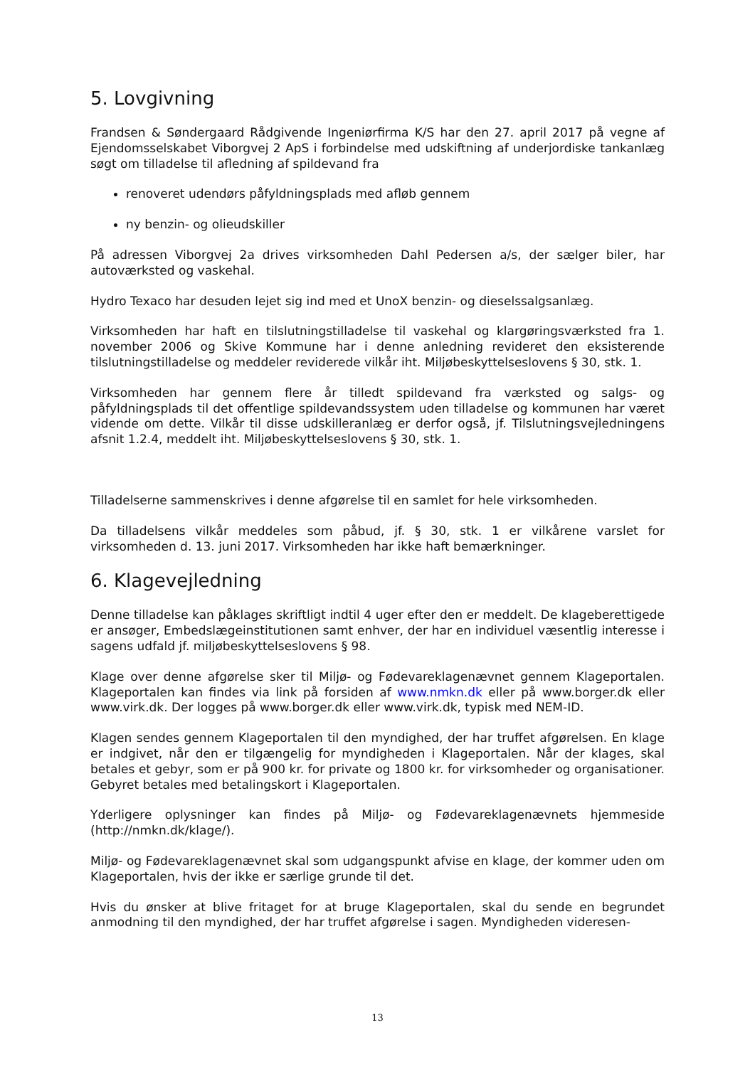5. Lovgivning
Frandsen & Søndergaard Rådgivende Ingeniørfirma K/S har den 27. april 2017 på vegne af Ejendomsselskabet Viborgvej 2 ApS i forbindelse med udskiftning af underjordiske tankanlæg søgt om tilladelse til afledning af spildevand fra
renoveret udendørs påfyldningsplads med afløb gennem
ny benzin- og olieudskiller
På adressen Viborgvej 2a drives virksomheden Dahl Pedersen a/s, der sælger biler, har autoværksted og vaskehal.
Hydro Texaco har desuden lejet sig ind med et UnoX benzin- og dieselssalgsanlæg.
Virksomheden har haft en tilslutningstilladelse til vaskehal og klargøringsværksted fra 1. november 2006 og Skive Kommune har i denne anledning revideret den eksisterende tilslutningstilladelse og meddeler reviderede vilkår iht. Miljøbeskyttelseslovens § 30, stk. 1.
Virksomheden har gennem flere år tilledt spildevand fra værksted og salgs- og påfyldningsplads til det offentlige spildevandssystem uden tilladelse og kommunen har været vidende om dette. Vilkår til disse udskilleranlæg er derfor også, jf. Tilslutningsvejledningens afsnit 1.2.4, meddelt iht. Miljøbeskyttelseslovens § 30, stk. 1.
Tilladelserne sammenskrives i denne afgørelse til en samlet for hele virksomheden.
Da tilladelsens vilkår meddeles som påbud, jf. § 30, stk. 1 er vilkårene varslet for virksomheden d. 13. juni 2017. Virksomheden har ikke haft bemærkninger.
6. Klagevejledning
Denne tilladelse kan påklages skriftligt indtil 4 uger efter den er meddelt. De klageberettigede er ansøger, Embedslægeinstitutionen samt enhver, der har en individuel væsentlig interesse i sagens udfald jf. miljøbeskyttelseslovens § 98.
Klage over denne afgørelse sker til Miljø- og Fødevareklagenævnet gennem Klageportalen. Klageportalen kan findes via link på forsiden af www.nmkn.dk eller på www.borger.dk eller www.virk.dk. Der logges på www.borger.dk eller www.virk.dk, typisk med NEM-ID.
Klagen sendes gennem Klageportalen til den myndighed, der har truffet afgørelsen. En klage er indgivet, når den er tilgængelig for myndigheden i Klageportalen. Når der klages, skal betales et gebyr, som er på 900 kr. for private og 1800 kr. for virksomheder og organisationer. Gebyret betales med betalingskort i Klageportalen.
Yderligere oplysninger kan findes på Miljø- og Fødevareklagenævnets hjemmeside (http://nmkn.dk/klage/).
Miljø- og Fødevareklagenævnet skal som udgangspunkt afvise en klage, der kommer uden om Klageportalen, hvis der ikke er særlige grunde til det.
Hvis du ønsker at blive fritaget for at bruge Klageportalen, skal du sende en begrundet anmodning til den myndighed, der har truffet afgørelse i sagen. Myndigheden videresen-
13